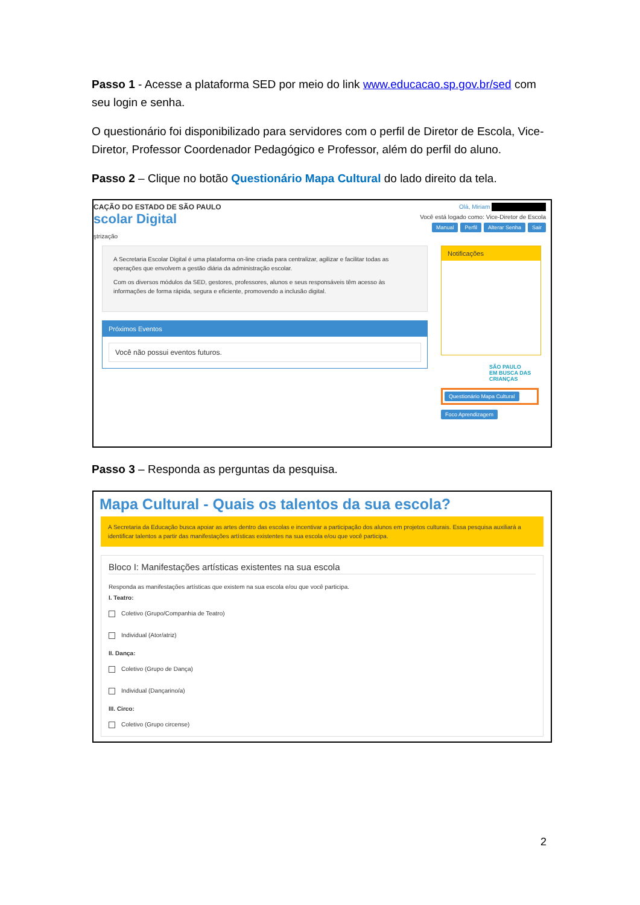Passo 1 - Acesse a plataforma SED por meio do link www.educacao.sp.gov.br/sed com seu login e senha.
O questionário foi disponibilizado para servidores com o perfil de Diretor de Escola, Vice-Diretor, Professor Coordenador Pedagógico e Professor, além do perfil do aluno.
Passo 2 – Clique no botão Questionário Mapa Cultural do lado direito da tela.
CAÇÃO DO ESTADO DE SÃO PAULO
scolar Digital
ştrização
Olá, Miriam
Você está logado como: Vice-Diretor de Escola
Manual Perfil Alterar Senha Sair
A Secretaria Escolar Digital é uma plataforma on-line criada para centralizar, agilizar e facilitar todas as operações que envolvem a gestão diária da administração escolar.
Com os diversos módulos da SED, gestores, professores, alunos e seus responsáveis têm acesso às informações de forma rápida, segura e eficiente, promovendo a inclusão digital.
Próximos Eventos
Você não possui eventos futuros.
Notificações
SÃO PAULO
EM BUSCA DAS CRIANÇAS
Questionário Mapa Cultural
Foco Aprendizagem
Passo 3 – Responda as perguntas da pesquisa.
Mapa Cultural - Quais os talentos da sua escola?
A Secretaria da Educação busca apoiar as artes dentro das escolas e incentivar a participação dos alunos em projetos culturais. Essa pesquisa auxiliará a identificar talentos a partir das manifestações artísticas existentes na sua escola e/ou que você participa.
Bloco I: Manifestações artísticas existentes na sua escola
Responda as manifestações artísticas que existem na sua escola e/ou que você participa.
I. Teatro:
Coletivo (Grupo/Companhia de Teatro)
Individual (Ator/atriz)
II. Dança:
Coletivo (Grupo de Dança)
Individual (Dançarino/a)
III. Circo:
Coletivo (Grupo circense)
2